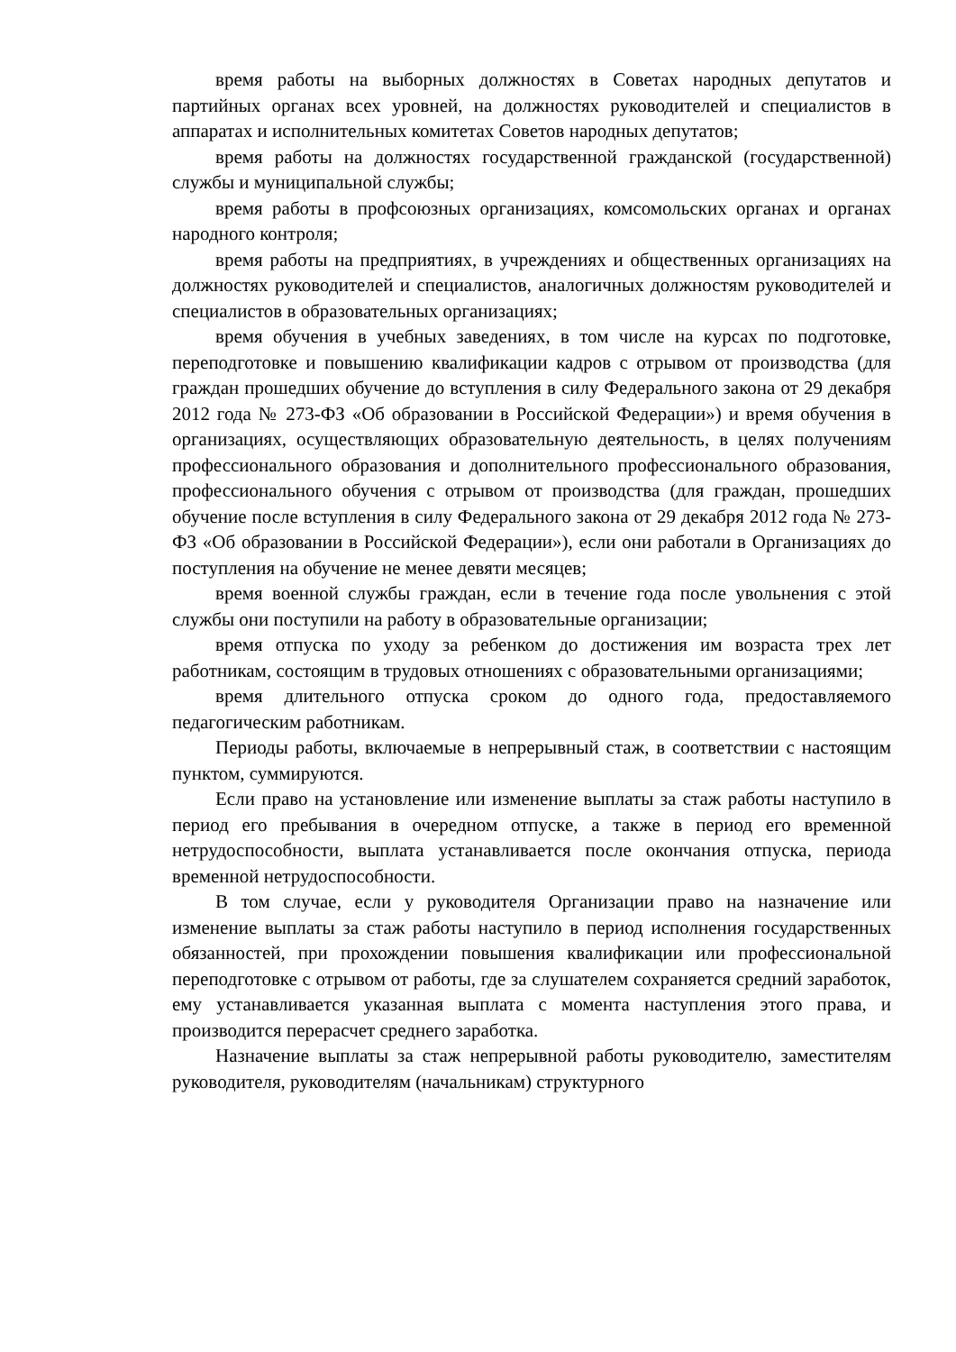время работы на выборных должностях в Советах народных депутатов и партийных органах всех уровней, на должностях руководителей и специалистов в аппаратах и исполнительных комитетах Советов народных депутатов;
время работы на должностях государственной гражданской (государственной) службы и муниципальной службы;
время работы в профсоюзных организациях, комсомольских органах и органах народного контроля;
время работы на предприятиях, в учреждениях и общественных организациях на должностях руководителей и специалистов, аналогичных должностям руководителей и специалистов в образовательных организациях;
время обучения в учебных заведениях, в том числе на курсах по подготовке, переподготовке и повышению квалификации кадров с отрывом от производства (для граждан прошедших обучение до вступления в силу Федерального закона от 29 декабря 2012 года № 273-ФЗ «Об образовании в Российской Федерации») и время обучения в организациях, осуществляющих образовательную деятельность, в целях получениям профессионального образования и дополнительного профессионального образования, профессионального обучения с отрывом от производства (для граждан, прошедших обучение после вступления в силу Федерального закона от 29 декабря 2012 года № 273-ФЗ «Об образовании в Российской Федерации»), если они работали в Организациях до поступления на обучение не менее девяти месяцев;
время военной службы граждан, если в течение года после увольнения с этой службы они поступили на работу в образовательные организации;
время отпуска по уходу за ребенком до достижения им возраста трех лет работникам, состоящим в трудовых отношениях с образовательными организациями;
время длительного отпуска сроком до одного года, предоставляемого педагогическим работникам.
Периоды работы, включаемые в непрерывный стаж, в соответствии с настоящим пунктом, суммируются.
Если право на установление или изменение выплаты за стаж работы наступило в период его пребывания в очередном отпуске, а также в период его временной нетрудоспособности, выплата устанавливается после окончания отпуска, периода временной нетрудоспособности.
В том случае, если у руководителя Организации право на назначение или изменение выплаты за стаж работы наступило в период исполнения государственных обязанностей, при прохождении повышения квалификации или профессиональной переподготовке с отрывом от работы, где за слушателем сохраняется средний заработок, ему устанавливается указанная выплата с момента наступления этого права, и производится перерасчет среднего заработка.
Назначение выплаты за стаж непрерывной работы руководителю, заместителям руководителя, руководителям (начальникам) структурного